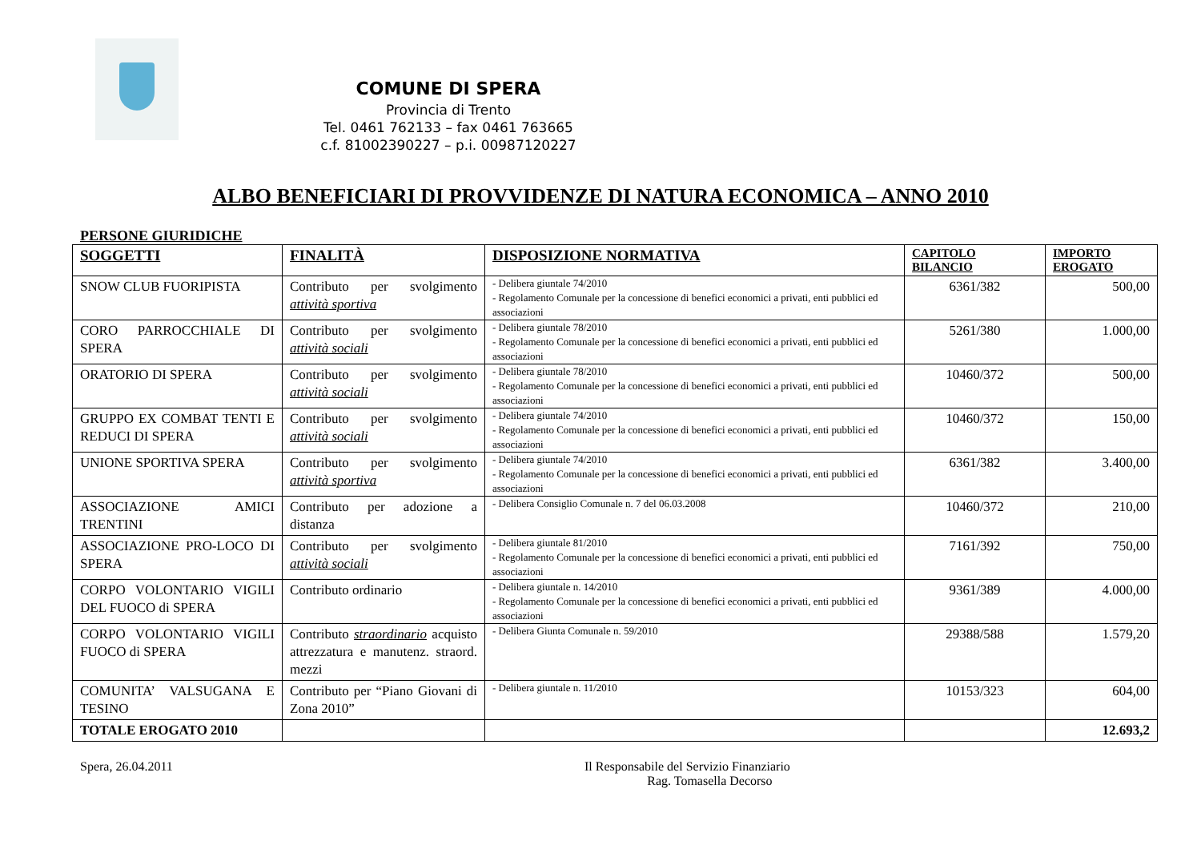COMUNE DI SPERA
Provincia di Trento
Tel. 0461 762133 – fax 0461 763665
c.f. 81002390227 – p.i. 00987120227
ALBO BENEFICIARI DI PROVVIDENZE DI NATURA ECONOMICA – ANNO 2010
PERSONE GIURIDICHE
| SOGGETTI | FINALITÀ | DISPOSIZIONE NORMATIVA | CAPITOLO BILANCIO | IMPORTO EROGATO |
| --- | --- | --- | --- | --- |
| SNOW CLUB FUORIPISTA | Contributo per svolgimento attività sportiva | - Delibera giuntale 74/2010 - Regolamento Comunale per la concessione di benefici economici a privati, enti pubblici ed associazioni | 6361/382 | 500,00 |
| CORO PARROCCHIALE DI SPERA | Contributo per svolgimento attività sociali | - Delibera giuntale 78/2010 - Regolamento Comunale per la concessione di benefici economici a privati, enti pubblici ed associazioni | 5261/380 | 1.000,00 |
| ORATORIO DI SPERA | Contributo per svolgimento attività sociali | - Delibera giuntale 78/2010 - Regolamento Comunale per la concessione di benefici economici a privati, enti pubblici ed associazioni | 10460/372 | 500,00 |
| GRUPPO EX COMBAT TENTI E REDUCI DI SPERA | Contributo per svolgimento attività sociali | - Delibera giuntale 74/2010 - Regolamento Comunale per la concessione di benefici economici a privati, enti pubblici ed associazioni | 10460/372 | 150,00 |
| UNIONE SPORTIVA SPERA | Contributo per svolgimento attività sportiva | - Delibera giuntale 74/2010 - Regolamento Comunale per la concessione di benefici economici a privati, enti pubblici ed associazioni | 6361/382 | 3.400,00 |
| ASSOCIAZIONE AMICI TRENTINI | Contributo per adozione a distanza | - Delibera Consiglio Comunale n. 7 del 06.03.2008 | 10460/372 | 210,00 |
| ASSOCIAZIONE PRO-LOCO DI SPERA | Contributo per svolgimento attività sociali | - Delibera giuntale 81/2010 - Regolamento Comunale per la concessione di benefici economici a privati, enti pubblici ed associazioni | 7161/392 | 750,00 |
| CORPO VOLONTARIO VIGILI DEL FUOCO di SPERA | Contributo ordinario | - Delibera giuntale n. 14/2010 - Regolamento Comunale per la concessione di benefici economici a privati, enti pubblici ed associazioni | 9361/389 | 4.000,00 |
| CORPO VOLONTARIO VIGILI FUOCO di SPERA | Contributo straordinario acquisto attrezzatura e manutenz. straord. mezzi | - Delibera Giunta Comunale n. 59/2010 | 29388/588 | 1.579,20 |
| COMUNITA’ VALSUGANA E TESINO | Contributo per “Piano Giovani di Zona 2010” | - Delibera giuntale n. 11/2010 | 10153/323 | 604,00 |
| TOTALE EROGATO 2010 | | | | 12.693,2 |
Spera, 26.04.2011 Il Responsabile del Servizio Finanziario
Rag. Tomasella Decorso